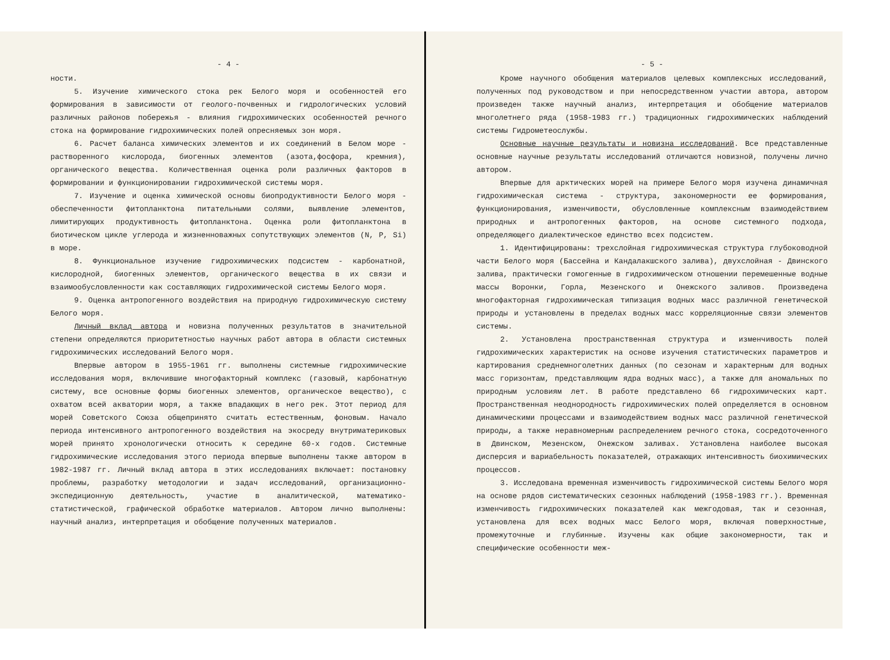- 4 -
ности.
5. Изучение химического стока рек Белого моря и особенностей его формирования в зависимости от геолого-почвенных и гидрологических условий различных районов побережья - влияния гидрохимических особенностей речного стока на формирование гидрохимических полей опресняемых зон моря.
6. Расчет баланса химических элементов и их соединений в Белом море - растворенного кислорода, биогенных элементов (азота,фосфора, кремния), органического вещества. Количественная оценка роли различных факторов в формировании и функционировании гидрохимической системы моря.
7. Изучение и оценка химической основы биопродуктивности Белого моря - обеспеченности фитопланктона питательными солями, выявление элементов, лимитирующих продуктивность фитопланктона. Оценка роли фитопланктона в биотическом цикле углерода и жизненноважных сопутствующих элементов (N, P, Si) в море.
8. Функциональное изучение гидрохимических подсистем - карбонатной, кислородной, биогенных элементов, органического вещества в их связи и взаимообусловленности как составляющих гидрохимической системы Белого моря.
9. Оценка антропогенного воздействия на природную гидрохимическую систему Белого моря.
Личный вклад автора и новизна полученных результатов в значительной степени определяются приоритетностью научных работ автора в области системных гидрохимических исследований Белого моря.
Впервые автором в 1955-1961 гг. выполнены системные гидрохимические исследования моря, включившие многофакторный комплекс (газовый, карбонатную систему, все основные формы биогенных элементов, органическое вещество), с охватом всей акватории моря, а также впадающих в него рек. Этот период для морей Советского Союза общепринято считать естественным, фоновым. Начало периода интенсивного антропогенного воздействия на экосреду внутриматериковых морей принято хронологически относить к середине 60-х годов. Системные гидрохимические исследования этого периода впервые выполнены также автором в 1982-1987 гг. Личный вклад автора в этих исследованиях включает: постановку проблемы, разработку методологии и задач исследований, организационно-экспедиционную деятельность, участие в аналитической, математико-статистической, графической обработке материалов. Автором лично выполнены: научный анализ, интерпретация и обобщение полученных материалов.
- 5 -
Кроме научного обобщения материалов целевых комплексных исследований, полученных под руководством и при непосредственном участии автора, автором произведен также научный анализ, интерпретация и обобщение материалов многолетнего ряда (1958-1983 гг.) традиционных гидрохимических наблюдений системы Гидрометеослужбы.
Основные научные результаты и новизна исследований. Все представленные основные научные результаты исследований отличаются новизной, получены лично автором.
Впервые для арктических морей на примере Белого моря изучена динамичная гидрохимическая система - структура, закономерности ее формирования, функционирования, изменчивости, обусловленные комплексным взаимодействием природных и антропогенных факторов, на основе системного подхода, определяющего диалектическое единство всех подсистем.
1. Идентифицированы: трехслойная гидрохимическая структура глубоководной части Белого моря (Бассейна и Кандалакшского залива), двухслойная - Двинского залива, практически гомогенные в гидрохимическом отношении перемешенные водные массы Воронки, Горла, Мезенского и Онежского заливов. Произведена многофакторная гидрохимическая типизация водных масс различной генетической природы и установлены в пределах водных масс корреляционные связи элементов системы.
2. Установлена пространственная структура и изменчивость полей гидрохимических характеристик на основе изучения статистических параметров и картирования среднемноголетних данных (по сезонам и характерным для водных масс горизонтам, представляющим ядра водных масс), а также для аномальных по природным условиям лет. В работе представлено 66 гидрохимических карт. Пространственная неоднородность гидрохимических полей определяется в основном динамическими процессами и взаимодействием водных масс различной генетической природы, а также неравномерным распределением речного стока, сосредоточенного в Двинском, Мезенском, Онежском заливах. Установлена наиболее высокая дисперсия и вариабельность показателей, отражающих интенсивность биохимических процессов.
3. Исследована временная изменчивость гидрохимической системы Белого моря на основе рядов систематических сезонных наблюдений (1958-1983 гг.). Временная изменчивость гидрохимических показателей как межгодовая, так и сезонная, установлена для всех водных масс Белого моря, включая поверхностные, промежуточные и глубинные. Изучены как общие закономерности, так и специфические особенности меж-